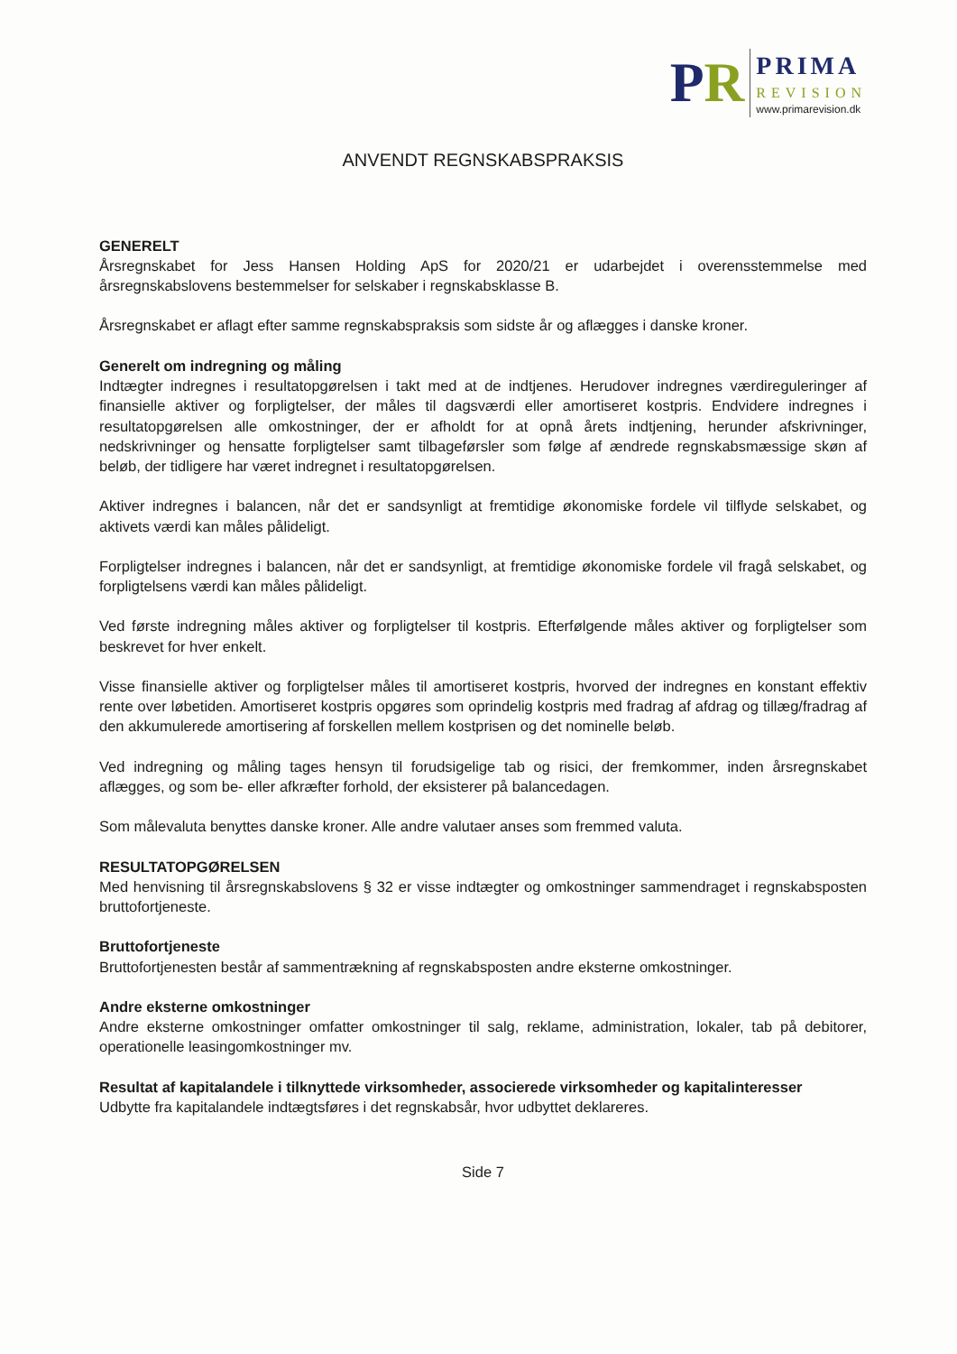PR
PRIMA
REVISION
www.primarevision.dk
ANVENDT REGNSKABSPRAKSIS
GENERELT
Årsregnskabet for Jess Hansen Holding ApS for 2020/21 er udarbejdet i overensstemmelse med årsregnskabslovens bestemmelser for selskaber i regnskabsklasse B.
Årsregnskabet er aflagt efter samme regnskabspraksis som sidste år og aflægges i danske kroner.
Generelt om indregning og måling
Indtægter indregnes i resultatopgørelsen i takt med at de indtjenes. Herudover indregnes værdireguleringer af finansielle aktiver og forpligtelser, der måles til dagsværdi eller amortiseret kostpris. Endvidere indregnes i resultatopgørelsen alle omkostninger, der er afholdt for at opnå årets indtjening, herunder afskrivninger, nedskrivninger og hensatte forpligtelser samt tilbageførsler som følge af ændrede regnskabsmæssige skøn af beløb, der tidligere har været indregnet i resultatopgørelsen.
Aktiver indregnes i balancen, når det er sandsynligt at fremtidige økonomiske fordele vil tilflyde selskabet, og aktivets værdi kan måles pålideligt.
Forpligtelser indregnes i balancen, når det er sandsynligt, at fremtidige økonomiske fordele vil fragå selskabet, og forpligtelsens værdi kan måles pålideligt.
Ved første indregning måles aktiver og forpligtelser til kostpris. Efterfølgende måles aktiver og forpligtelser som beskrevet for hver enkelt.
Visse finansielle aktiver og forpligtelser måles til amortiseret kostpris, hvorved der indregnes en konstant effektiv rente over løbetiden. Amortiseret kostpris opgøres som oprindelig kostpris med fradrag af afdrag og tillæg/fradrag af den akkumulerede amortisering af forskellen mellem kostprisen og det nominelle beløb.
Ved indregning og måling tages hensyn til forudsigelige tab og risici, der fremkommer, inden årsregnskabet aflægges, og som be- eller afkræfter forhold, der eksisterer på balancedagen.
Som målevaluta benyttes danske kroner. Alle andre valutaer anses som fremmed valuta.
RESULTATOPGØRELSEN
Med henvisning til årsregnskabslovens § 32 er visse indtægter og omkostninger sammendraget i regnskabsposten bruttofortjeneste.
Bruttofortjeneste
Bruttofortjenesten består af sammentrækning af regnskabsposten andre eksterne omkostninger.
Andre eksterne omkostninger
Andre eksterne omkostninger omfatter omkostninger til salg, reklame, administration, lokaler, tab på debitorer, operationelle leasingomkostninger mv.
Resultat af kapitalandele i tilknyttede virksomheder, associerede virksomheder og kapitalinteresser
Udbytte fra kapitalandele indtægtsføres i det regnskabsår, hvor udbyttet deklareres.
Side 7